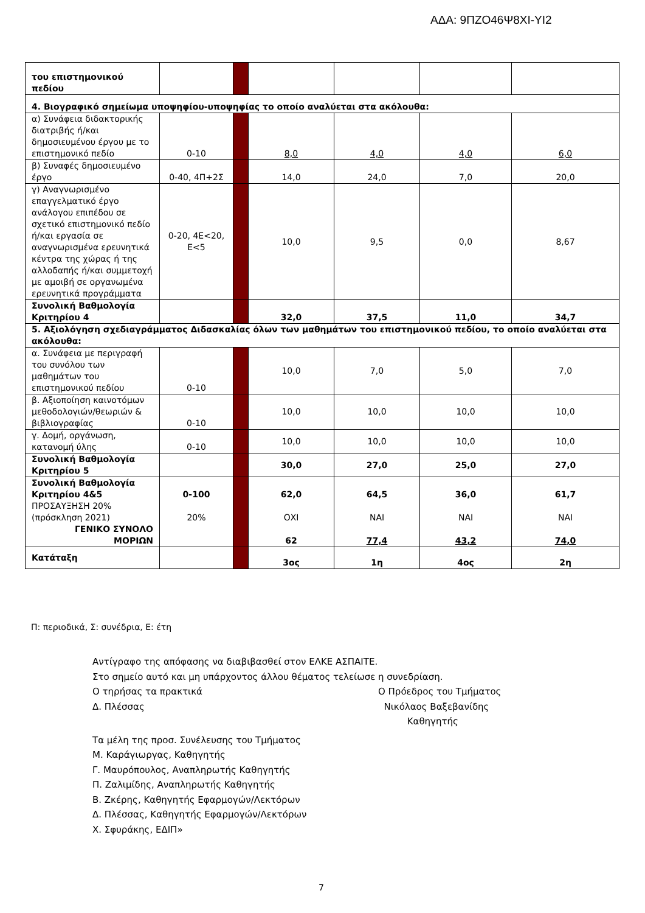ΑΔΑ: 9ΠΖΟ46Ψ8ΧΙ-ΥΙ2
| του επιστημονικού πεδίου | | | | | | |
| 4. Βιογραφικό σημείωμα υποψηφίου-υποψηφίας το οποίο αναλύεται στα ακόλουθα: | | | | | | |
| α) Συνάφεια διδακτορικής διατριβής ή/και δημοσιευμένου έργου με το επιστημονικό πεδίο | 0-10 | | 8,0 | 4,0 | 4,0 | 6,0 |
| β) Συναφές δημοσιευμένο έργο | 0-40, 4Π+2Σ | | 14,0 | 24,0 | 7,0 | 20,0 |
| γ) Αναγνωρισμένο επαγγελματικό έργο ανάλογου επιπέδου σε σχετικό επιστημονικό πεδίο ή/και εργασία σε αναγνωρισμένα ερευνητικά κέντρα της χώρας ή της αλλοδαπής ή/και συμμετοχή με αμοιβή σε οργανωμένα ερευνητικά προγράμματα | 0-20, 4Ε<20, Ε<5 | | 10,0 | 9,5 | 0,0 | 8,67 |
| Συνολική Βαθμολογία Κριτηρίου 4 | | | 32,0 | 37,5 | 11,0 | 34,7 |
| 5. Αξιολόγηση σχεδιαγράμματος Διδασκαλίας όλων των μαθημάτων του επιστημονικού πεδίου, το οποίο αναλύεται στα ακόλουθα: | | | | | | |
| α. Συνάφεια με περιγραφή του συνόλου των μαθημάτων του επιστημονικού πεδίου | 0-10 | | 10,0 | 7,0 | 5,0 | 7,0 |
| β. Αξιοποίηση καινοτόμων μεθοδολογιών/θεωριών & βιβλιογραφίας | 0-10 | | 10,0 | 10,0 | 10,0 | 10,0 |
| γ. Δομή, οργάνωση, κατανομή ύλης | 0-10 | | 10,0 | 10,0 | 10,0 | 10,0 |
| Συνολική Βαθμολογία Κριτηρίου 5 | | | 30,0 | 27,0 | 25,0 | 27,0 |
| Συνολική Βαθμολογία Κριτηρίου 4&5 ΠΡΟΣΑΥΞΗΣΗ 20% (πρόσκληση 2021) ΓΕΝΙΚΟ ΣΥΝΟΛΟ ΜΟΡΙΩΝ | 0-100 20% | | 62,0 ΟΧΙ 62 | 64,5 ΝΑΙ 77,4 | 36,0 ΝΑΙ 43,2 | 61,7 ΝΑΙ 74,0 |
| Κατάταξη | | | 3ος | 1η | 4ος | 2η |
Π: περιοδικά, Σ: συνέδρια, Ε: έτη
Αντίγραφο της απόφασης να διαβιβασθεί στον ΕΛΚΕ ΑΣΠΑΙΤΕ.
Στο σημείο αυτό και μη υπάρχοντος άλλου θέματος τελείωσε η συνεδρίαση.
Ο τηρήσας τα πρακτικά Ο Πρόεδρος του Τμήματος
Δ. Πλέσσας Νικόλαος Βαξεβανίδης
Καθηγητής
Τα μέλη της προσ. Συνέλευσης του Τμήματος
Μ. Καράγιωργας, Καθηγητής
Γ. Μαυρόπουλος, Αναπληρωτής Καθηγητής
Π. Ζαλιμίδης, Αναπληρωτής Καθηγητής
Β. Ζκέρης, Καθηγητής Εφαρμογών/Λεκτόρων
Δ. Πλέσσας, Καθηγητής Εφαρμογών/Λεκτόρων
Χ. Σφυράκης, ΕΔΙΠ»
7